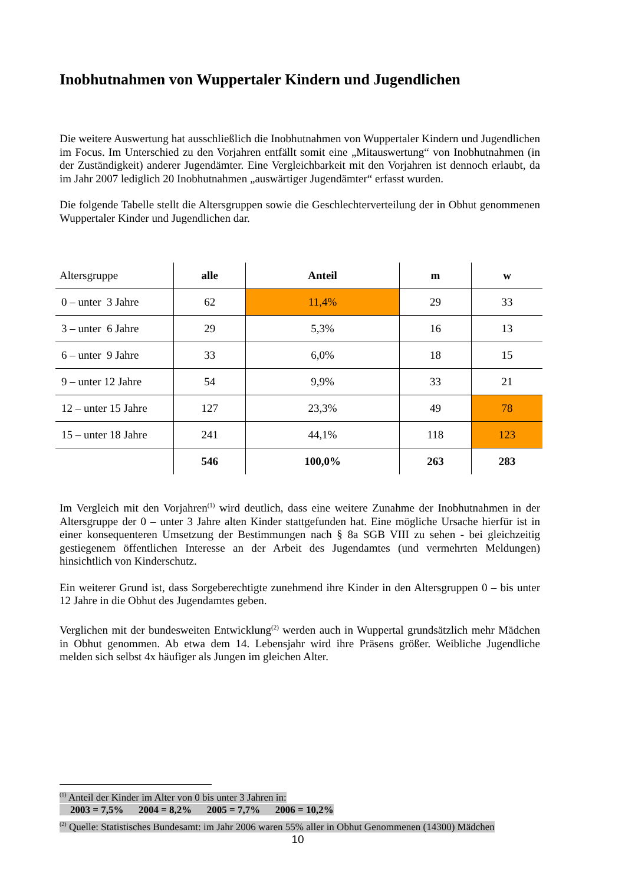Inobhutnahmen von Wuppertaler Kindern und Jugendlichen
Die weitere Auswertung hat ausschließlich die Inobhutnahmen von Wuppertaler Kindern und Jugendlichen im Focus. Im Unterschied zu den Vorjahren entfällt somit eine „Mitauswertung“ von Inobhutnahmen (in der Zuständigkeit) anderer Jugendämter. Eine Vergleichbarkeit mit den Vorjahren ist dennoch erlaubt, da im Jahr 2007 lediglich 20 Inobhutnahmen „auswärtiger Jugendämter“ erfasst wurden.
Die folgende Tabelle stellt die Altersgruppen sowie die Geschlechterverteilung der in Obhut genommenen Wuppertaler Kinder und Jugendlichen dar.
| Altersgruppe | alle | Anteil | m | w |
| --- | --- | --- | --- | --- |
| 0 – unter 3 Jahre | 62 | 11,4% | 29 | 33 |
| 3 – unter 6 Jahre | 29 | 5,3% | 16 | 13 |
| 6 – unter 9 Jahre | 33 | 6,0% | 18 | 15 |
| 9 – unter 12 Jahre | 54 | 9,9% | 33 | 21 |
| 12 – unter 15 Jahre | 127 | 23,3% | 49 | 78 |
| 15 – unter 18 Jahre | 241 | 44,1% | 118 | 123 |
| | 546 | 100,0% | 263 | 283 |
Im Vergleich mit den Vorjahren<sup>(1)</sup> wird deutlich, dass eine weitere Zunahme der Inobhutnahmen in der Altersgruppe der 0 – unter 3 Jahre alten Kinder stattgefunden hat. Eine mögliche Ursache hierfür ist in einer konsequenteren Umsetzung der Bestimmungen nach § 8a SGB VIII zu sehen - bei gleichzeitig gestiegenem öffentlichen Interesse an der Arbeit des Jugendamtes (und vermehrten Meldungen) hinsichtlich von Kinderschutz.
Ein weiterer Grund ist, dass Sorgeberechtigte zunehmend ihre Kinder in den Altersgruppen 0 – bis unter 12 Jahre in die Obhut des Jugendamtes geben.
Verglichen mit der bundesweiten Entwicklung<sup>(2)</sup> werden auch in Wuppertal grundsätzlich mehr Mädchen in Obhut genommen. Ab etwa dem 14. Lebensjahr wird ihre Präsens größer. Weibliche Jugendliche melden sich selbst 4x häufiger als Jungen im gleichen Alter.
<sup>(1)</sup> Anteil der Kinder im Alter von 0 bis unter 3 Jahren in:
2003 = 7,5% 2004 = 8,2% 2005 = 7,7% 2006 = 10,2%
<sup>(2)</sup> Quelle: Statistisches Bundesamt: im Jahr 2006 waren 55% aller in Obhut Genommenen (14300) Mädchen
10